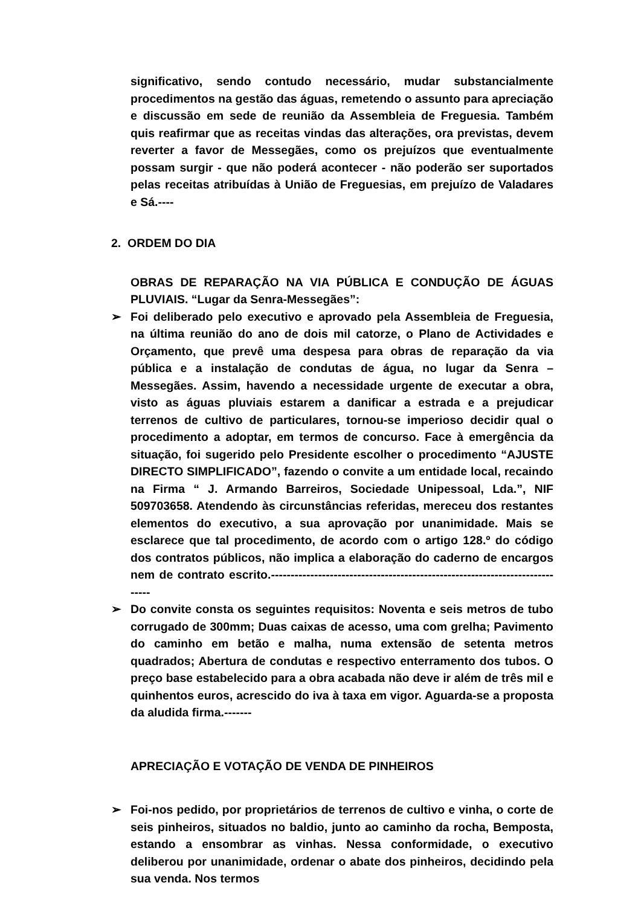significativo, sendo contudo necessário, mudar substancialmente procedimentos na gestão das águas, remetendo o assunto para apreciação e discussão em sede de reunião da Assembleia de Freguesia. Também quis reafirmar que as receitas vindas das alterações, ora previstas, devem reverter a favor de Messegães, como os prejuízos que eventualmente possam surgir - que não poderá acontecer - não poderão ser suportados pelas receitas atribuídas à União de Freguesias, em prejuízo de Valadares e Sá.----
2. ORDEM DO DIA
OBRAS DE REPARAÇÃO NA VIA PÚBLICA E CONDUÇÃO DE ÁGUAS PLUVIAIS. “Lugar da Senra-Messegães”:
➢ Foi deliberado pelo executivo e aprovado pela Assembleia de Freguesia, na última reunião do ano de dois mil catorze, o Plano de Actividades e Orçamento, que prevê uma despesa para obras de reparação da via pública e a instalação de condutas de água, no lugar da Senra – Messegães. Assim, havendo a necessidade urgente de executar a obra, visto as águas pluviais estarem a danificar a estrada e a prejudicar terrenos de cultivo de particulares, tornou-se imperioso decidir qual o procedimento a adoptar, em termos de concurso. Face à emergência da situação, foi sugerido pelo Presidente escolher o procedimento “AJUSTE DIRECTO SIMPLIFICADO”, fazendo o convite a um entidade local, recaindo na Firma “ J. Armando Barreiros, Sociedade Unipessoal, Lda.”, NIF 509703658. Atendendo às circunstâncias referidas, mereceu dos restantes elementos do executivo, a sua aprovação por unanimidade. Mais se esclarece que tal procedimento, de acordo com o artigo 128.º do código dos contratos públicos, não implica a elaboração do caderno de encargos nem de contrato escrito.-----------------------------------------------------------------------------
➢ Do convite consta os seguintes requisitos: Noventa e seis metros de tubo corrugado de 300mm; Duas caixas de acesso, uma com grelha; Pavimento do caminho em betão e malha, numa extensão de setenta metros quadrados; Abertura de condutas e respectivo enterramento dos tubos. O preço base estabelecido para a obra acabada não deve ir além de três mil e quinhentos euros, acrescido do iva à taxa em vigor. Aguarda-se a proposta da aludida firma.-------
APRECIAÇÃO E VOTAÇÃO DE VENDA DE PINHEIROS
➢ Foi-nos pedido, por proprietários de terrenos de cultivo e vinha, o corte de seis pinheiros, situados no baldio, junto ao caminho da rocha, Bemposta, estando a ensombrar as vinhas. Nessa conformidade, o executivo deliberou por unanimidade, ordenar o abate dos pinheiros, decidindo pela sua venda. Nos termos